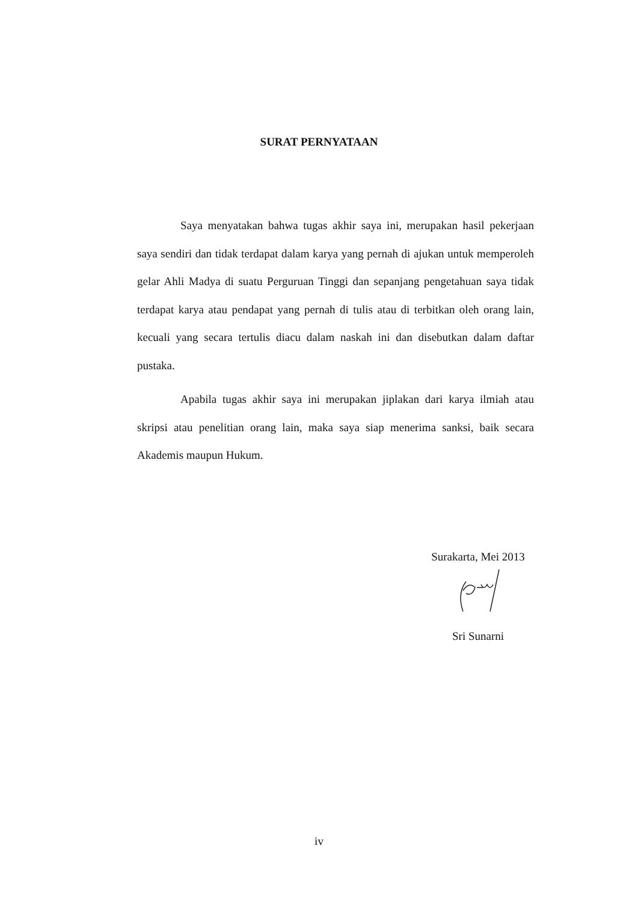SURAT PERNYATAAN
Saya menyatakan bahwa tugas akhir saya ini, merupakan hasil pekerjaan saya sendiri dan tidak terdapat dalam karya yang pernah di ajukan untuk memperoleh gelar Ahli Madya di suatu Perguruan Tinggi dan sepanjang pengetahuan saya tidak terdapat karya atau pendapat yang pernah di tulis atau di terbitkan oleh orang lain, kecuali yang secara tertulis diacu dalam naskah ini dan disebutkan dalam daftar pustaka.
Apabila tugas akhir saya ini merupakan jiplakan dari karya ilmiah atau skripsi atau penelitian orang lain, maka saya siap menerima sanksi, baik secara Akademis maupun Hukum.
Surakarta, Mei 2013
Sri Sunarni
iv